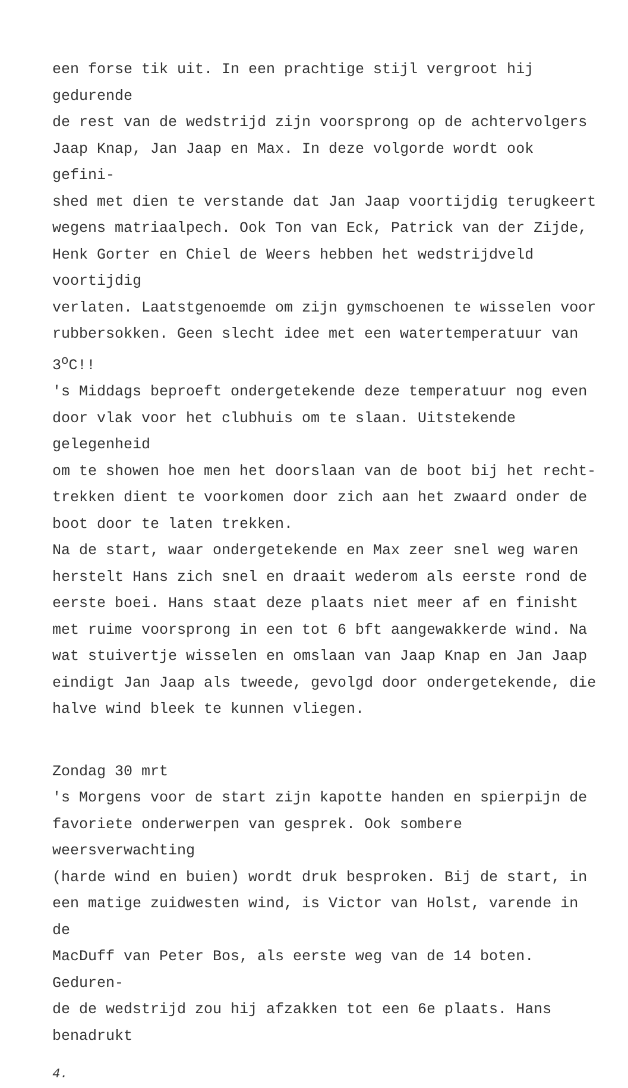een forse tik uit. In een prachtige stijl vergroot hij gedurende
de rest van de wedstrijd zijn voorsprong op de achtervolgers
Jaap Knap, Jan Jaap en Max. In deze volgorde wordt ook gefini-
shed met dien te verstande dat Jan Jaap voortijdig terugkeert
wegens matriaalpech. Ook Ton van Eck, Patrick van der Zijde,
Henk Gorter en Chiel de Weers hebben het wedstrijdveld voortijdig
verlaten. Laatstgenoemde om zijn gymschoenen te wisselen voor
rubbersokken. Geen slecht idee met een watertemperatuur van
3<sup>o</sup>C!!
's Middags beproeft ondergetekende deze temperatuur nog even
door vlak voor het clubhuis om te slaan. Uitstekende gelegenheid
om te showen hoe men het doorslaan van de boot bij het recht-
trekken dient te voorkomen door zich aan het zwaard onder de
boot door te laten trekken.
Na de start, waar ondergetekende en Max zeer snel weg waren
herstelt Hans zich snel en draait wederom als eerste rond de
eerste boei. Hans staat deze plaats niet meer af en finisht
met ruime voorsprong in een tot 6 bft aangewakkerde wind. Na
wat stuivertje wisselen en omslaan van Jaap Knap en Jan Jaap
eindigt Jan Jaap als tweede, gevolgd door ondergetekende, die
halve wind bleek te kunnen vliegen.
Zondag 30 mrt
's Morgens voor de start zijn kapotte handen en spierpijn de
favoriete onderwerpen van gesprek. Ook sombere weersverwachting
(harde wind en buien) wordt druk besproken. Bij de start, in
een matige zuidwesten wind, is Victor van Holst, varende in de
MacDuff van Peter Bos, als eerste weg van de 14 boten. Geduren-
de de wedstrijd zou hij afzakken tot een 6e plaats. Hans benadrukt
4.